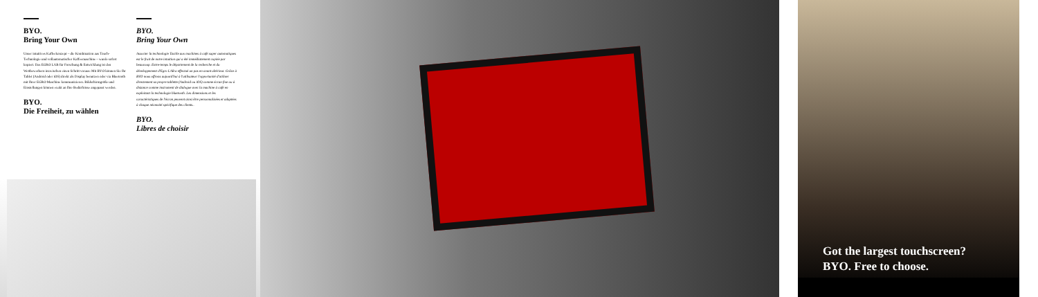BYO.
Bring Your Own
Unser intuitives Kaffeekonzept – die Kombination aus Touch-Technologie und vollautomatischer Kaffeemaschine – wurde sofort kopiert. Das EGRO LAB für Forschung & Entwicklung ist den Wettbewerbern inzwischen einen Schritt voraus: Mit BYO können Sie Ihr Tablet (Android oder iOS) direkt als Display benutzen oder via Bluetooth mit Ihrer EGRO Maschine kommunizieren. Bildschirmgröße und Einstellungen können exakt an Ihre Bedürfnisse angepasst werden.
BYO.
Die Freiheit, zu wählen
BYO.
Bring Your Own
Associer la technologie Tactile aux machines à café super automatiques est le fruit de notre intuition qui a été immédiatement copiée par beaucoup. Entre-temps le département de la recherche et du développement d'Egro LAB a effectué un pas en avant ultérieur. Grâce à BYO nous offrons aujourd'hui à l'utilisateur l'opportunité d'utiliser directement sa propre tablette (Android ou iOS) comme écran fixe ou à distance comme instrument de dialogue avec la machine à café en exploitant la technologie bluetooth. Les dimensions et les caractéristiques de l'écran peuvent ainsi être personnalisées et adaptées à chaque nécessité spécifique des clients..
BYO.
Libres de choisir
Got the largest touchscreen?
BYO. Free to choose.